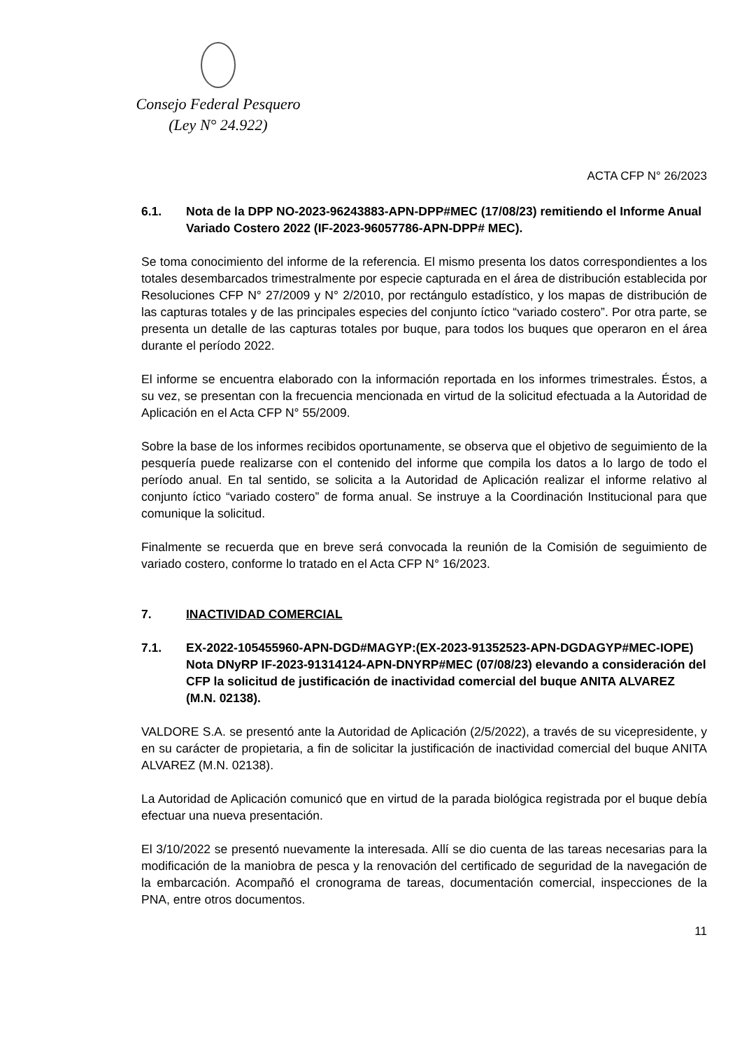Consejo Federal Pesquero
(Ley N° 24.922)
ACTA CFP N° 26/2023
6.1. Nota de la DPP NO-2023-96243883-APN-DPP#MEC (17/08/23) remitiendo el Informe Anual Variado Costero 2022 (IF-2023-96057786-APN-DPP# MEC).
Se toma conocimiento del informe de la referencia. El mismo presenta los datos correspondientes a los totales desembarcados trimestralmente por especie capturada en el área de distribución establecida por Resoluciones CFP N° 27/2009 y N° 2/2010, por rectángulo estadístico, y los mapas de distribución de las capturas totales y de las principales especies del conjunto íctico “variado costero”. Por otra parte, se presenta un detalle de las capturas totales por buque, para todos los buques que operaron en el área durante el período 2022.
El informe se encuentra elaborado con la información reportada en los informes trimestrales. Éstos, a su vez, se presentan con la frecuencia mencionada en virtud de la solicitud efectuada a la Autoridad de Aplicación en el Acta CFP N° 55/2009.
Sobre la base de los informes recibidos oportunamente, se observa que el objetivo de seguimiento de la pesquería puede realizarse con el contenido del informe que compila los datos a lo largo de todo el período anual. En tal sentido, se solicita a la Autoridad de Aplicación realizar el informe relativo al conjunto íctico “variado costero” de forma anual. Se instruye a la Coordinación Institucional para que comunique la solicitud.
Finalmente se recuerda que en breve será convocada la reunión de la Comisión de seguimiento de variado costero, conforme lo tratado en el Acta CFP N° 16/2023.
7. INACTIVIDAD COMERCIAL
7.1. EX-2022-105455960-APN-DGD#MAGYP:(EX-2023-91352523-APN-DGDAGYP#MEC-IOPE) Nota DNyRP IF-2023-91314124-APN-DNYRP#MEC (07/08/23) elevando a consideración del CFP la solicitud de justificación de inactividad comercial del buque ANITA ALVAREZ (M.N. 02138).
VALDORE S.A. se presentó ante la Autoridad de Aplicación (2/5/2022), a través de su vicepresidente, y en su carácter de propietaria, a fin de solicitar la justificación de inactividad comercial del buque ANITA ALVAREZ (M.N. 02138).
La Autoridad de Aplicación comunicó que en virtud de la parada biológica registrada por el buque debía efectuar una nueva presentación.
El 3/10/2022 se presentó nuevamente la interesada. Allí se dio cuenta de las tareas necesarias para la modificación de la maniobra de pesca y la renovación del certificado de seguridad de la navegación de la embarcación. Acompañó el cronograma de tareas, documentación comercial, inspecciones de la PNA, entre otros documentos.
11